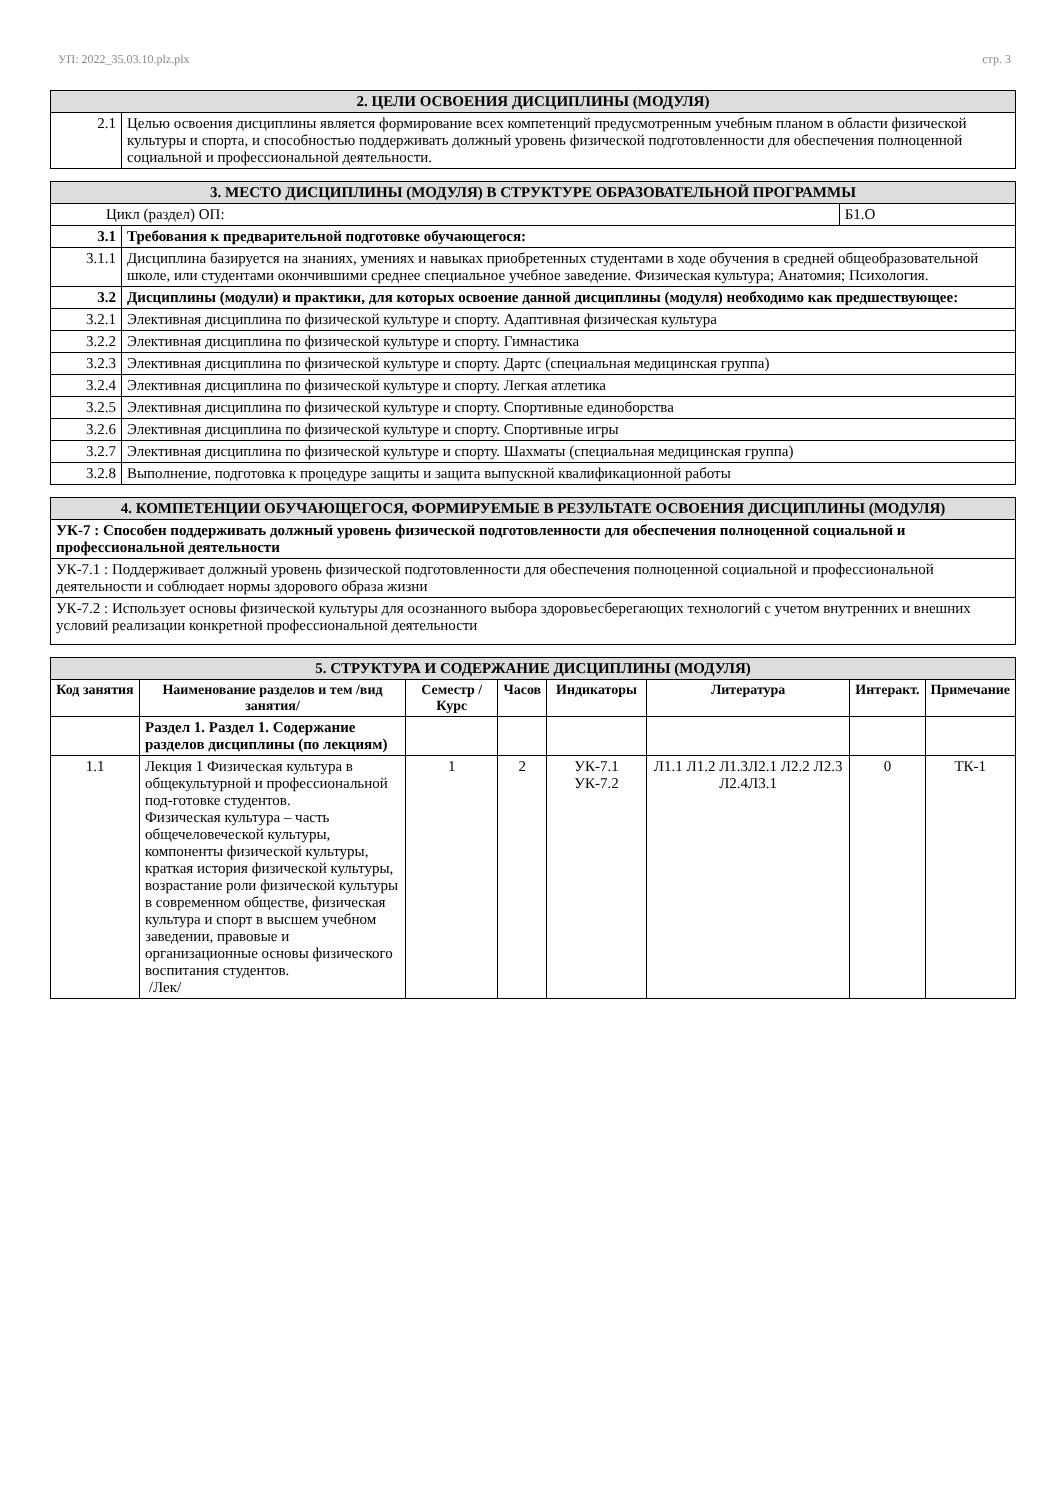УП: 2022_35.03.10.plz.plx стр. 3
| 2. ЦЕЛИ ОСВОЕНИЯ ДИСЦИПЛИНЫ (МОДУЛЯ) | |
| 2.1 | Целью освоения дисциплины является формирование всех компетенций предусмотренным учебным планом в области физической культуры и спорта, и способностью поддерживать должный уровень физической подготовленности для обеспечения полноценной социальной и профессиональной деятельности. |
| 3. МЕСТО ДИСЦИПЛИНЫ (МОДУЛЯ) В СТРУКТУРЕ ОБРАЗОВАТЕЛЬНОЙ ПРОГРАММЫ | | |
| Цикл (раздел) ОП: | | Б1.О |
| 3.1 | Требования к предварительной подготовке обучающегося: | |
| 3.1.1 | Дисциплина базируется на знаниях, умениях и навыках приобретенных студентами в ходе обучения в средней общеобразовательной школе, или студентами окончившими среднее специальное учебное заведение. Физическая культура; Анатомия; Психология. | |
| 3.2 | Дисциплины (модули) и практики, для которых освоение данной дисциплины (модуля) необходимо как предшествующее: | |
| 3.2.1 | Элективная дисциплина по физической культуре и спорту. Адаптивная физическая культура | |
| 3.2.2 | Элективная дисциплина по физической культуре и спорту. Гимнастика | |
| 3.2.3 | Элективная дисциплина по физической культуре и спорту. Дартс (специальная медицинская группа) | |
| 3.2.4 | Элективная дисциплина по физической культуре и спорту. Легкая атлетика | |
| 3.2.5 | Элективная дисциплина по физической культуре и спорту. Спортивные единоборства | |
| 3.2.6 | Элективная дисциплина по физической культуре и спорту. Спортивные игры | |
| 3.2.7 | Элективная дисциплина по физической культуре и спорту. Шахматы (специальная медицинская группа) | |
| 3.2.8 | Выполнение, подготовка к процедуре защиты и защита выпускной квалификационной работы | |
| 4. КОМПЕТЕНЦИИ ОБУЧАЮЩЕГОСЯ, ФОРМИРУЕМЫЕ В РЕЗУЛЬТАТЕ ОСВОЕНИЯ ДИСЦИПЛИНЫ (МОДУЛЯ) |
| УК-7 : Способен поддерживать должный уровень физической подготовленности для обеспечения полноценной социальной и профессиональной деятельности |
| УК-7.1 : Поддерживает должный уровень физической подготовленности для обеспечения полноценной социальной и профессиональной деятельности и соблюдает нормы здорового образа жизни |
| УК-7.2 : Использует основы физической культуры для осознанного выбора здоровьесберегающих технологий с учетом внутренних и внешних условий реализации конкретной профессиональной деятельности |
| 5. СТРУКТУРА И СОДЕРЖАНИЕ ДИСЦИПЛИНЫ (МОДУЛЯ) | | | | | | | |
| Код занятия | Наименование разделов и тем /вид занятия/ | Семестр / Курс | Часов | Индикаторы | Литература | Интеракт. | Примечание |
| | Раздел 1. Раздел 1. Содержание разделов дисциплины (по лекциям) | | | | | | |
| 1.1 | Лекция 1 Физическая культура в общекультурной и профессиональной под-готовке студентов. Физическая культура – часть общечеловеческой культуры, компоненты физической культуры, краткая история физической культуры, возрастание роли физической культуры в современном обществе, физическая культура и спорт в высшем учебном заведении, правовые и организационные основы физического воспитания студентов. /Лек/ | 1 | 2 | УК-7.1 УК-7.2 | Л1.1 Л1.2 Л1.3Л2.1 Л2.2 Л2.3 Л2.4Л3.1 | 0 | ТК-1 |